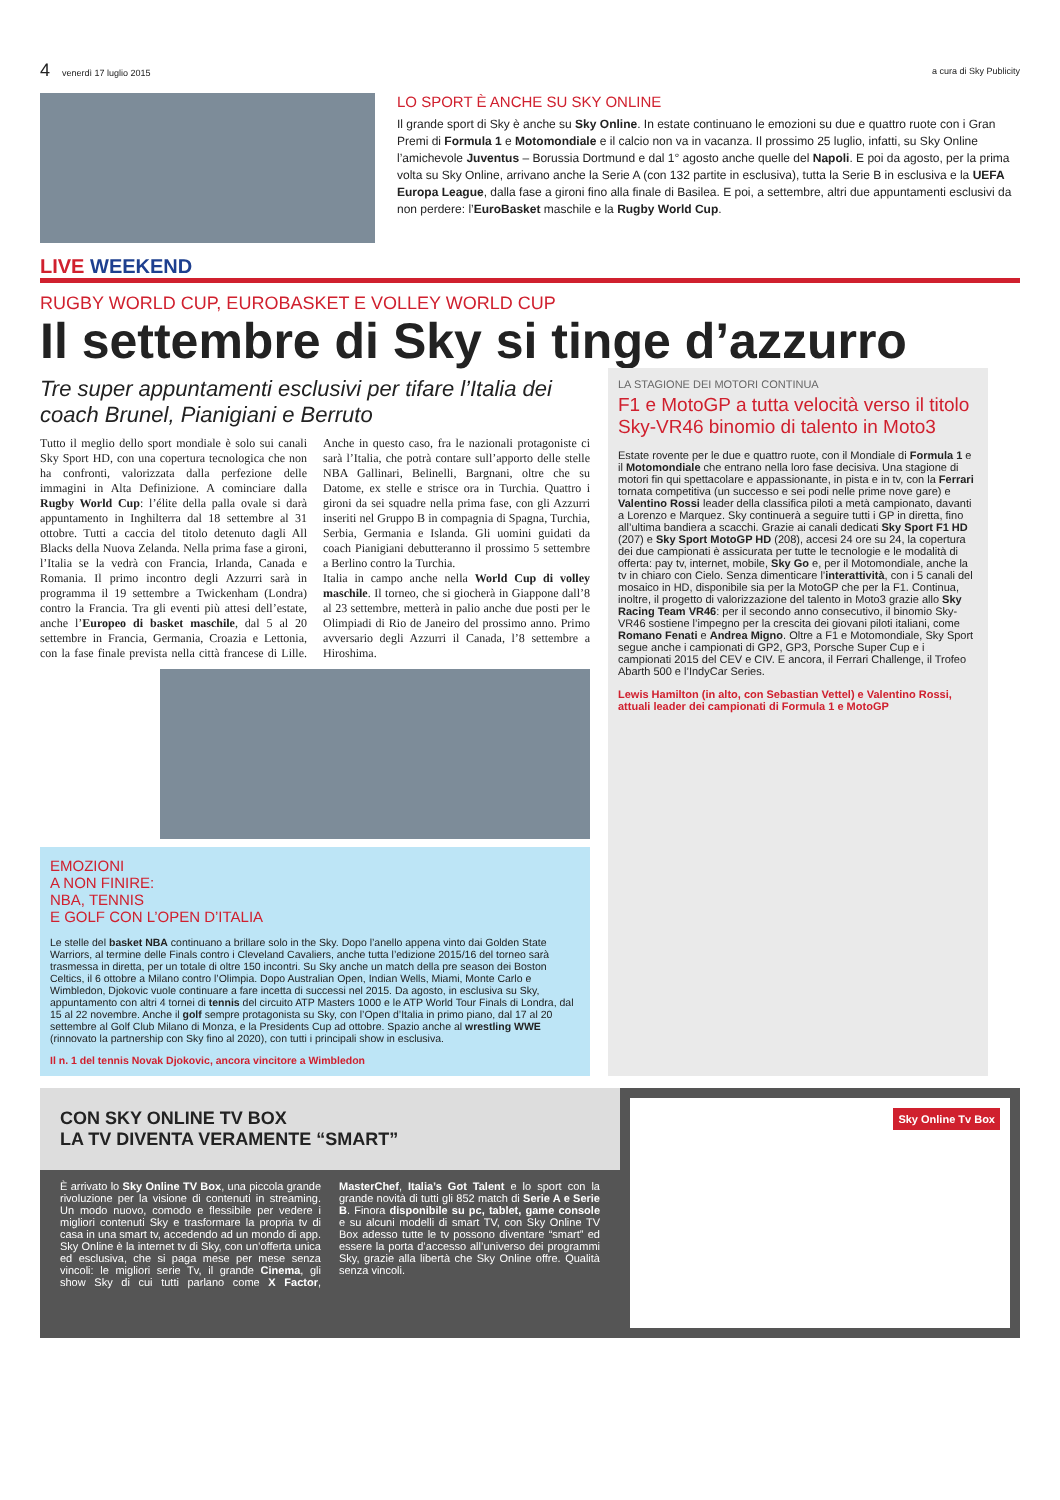4 venerdì 17 luglio 2015 a cura di Sky Publicity
LO SPORT È ANCHE SU SKY ONLINE
Il grande sport di Sky è anche su Sky Online. In estate continuano le emozioni su due e quattro ruote con i Gran Premi di Formula 1 e Motomondiale e il calcio non va in vacanza. Il prossimo 25 luglio, infatti, su Sky Online l’amichevole Juventus – Borussia Dortmund e dal 1° agosto anche quelle del Napoli. E poi da agosto, per la prima volta su Sky Online, arrivano anche la Serie A (con 132 partite in esclusiva), tutta la Serie B in esclusiva e la UEFA Europa League, dalla fase a gironi fino alla finale di Basilea. E poi, a settembre, altri due appuntamenti esclusivi da non perdere: l’EuroBasket maschile e la Rugby World Cup.
LIVE WEEKEND
RUGBY WORLD CUP, EUROBASKET E VOLLEY WORLD CUP
Il settembre di Sky si tinge d’azzurro
Tre super appuntamenti esclusivi per tifare l’Italia dei coach Brunel, Pianigiani e Berruto
Tutto il meglio dello sport mondiale è solo sui canali Sky Sport HD, con una copertura tecnologica che non ha confronti, valorizzata dalla perfezione delle immagini in Alta Definizione. A cominciare dalla Rugby World Cup: l’élite della palla ovale si darà appuntamento in Inghilterra dal 18 settembre al 31 ottobre. Tutti a caccia del titolo detenuto dagli All Blacks della Nuova Zelanda. Nella prima fase a gironi, l’Italia se la vedrà con Francia, Irlanda, Canada e Romania. Il primo incontro degli Azzurri sarà in programma il 19 settembre a Twickenham (Londra) contro la Francia. Tra gli eventi più attesi dell’estate, anche l’Europeo di basket maschile, dal 5 al 20 settembre in Francia, Germania, Croazia e Lettonia, con la fase finale prevista nella città francese di Lille. Anche in questo caso, fra le nazionali protagoniste ci sarà l’Italia, che potrà contare sull’apporto delle stelle NBA Gallinari, Belinelli, Bargnani, oltre che su Datome, ex stelle e strisce ora in Turchia. Quattro i gironi da sei squadre nella prima fase, con gli Azzurri inseriti nel Gruppo B in compagnia di Spagna, Turchia, Serbia, Germania e Islanda. Gli uomini guidati da coach Pianigiani debutteranno il prossimo 5 settembre a Berlino contro la Turchia.
Italia in campo anche nella World Cup di volley maschile. Il torneo, che si giocherà in Giappone dall’8 al 23 settembre, metterà in palio anche due posti per le Olimpiadi di Rio de Janeiro del prossimo anno. Primo avversario degli Azzurri il Canada, l’8 settembre a Hiroshima.
EMOZIONI
A NON FINIRE:
NBA, TENNIS
E GOLF CON L’OPEN D’ITALIA
Le stelle del basket NBA continuano a brillare solo in the Sky. Dopo l’anello appena vinto dai Golden State Warriors, al termine delle Finals contro i Cleveland Cavaliers, anche tutta l’edizione 2015/16 del torneo sarà trasmessa in diretta, per un totale di oltre 150 incontri. Su Sky anche un match della pre season dei Boston Celtics, il 6 ottobre a Milano contro l’Olimpia. Dopo Australian Open, Indian Wells, Miami, Monte Carlo e Wimbledon, Djokovic vuole continuare a fare incetta di successi nel 2015. Da agosto, in esclusiva su Sky, appuntamento con altri 4 tornei di tennis del circuito ATP Masters 1000 e le ATP World Tour Finals di Londra, dal 15 al 22 novembre. Anche il golf sempre protagonista su Sky, con l’Open d’Italia in primo piano, dal 17 al 20 settembre al Golf Club Milano di Monza, e la Presidents Cup ad ottobre. Spazio anche al wrestling WWE (rinnovato la partnership con Sky fino al 2020), con tutti i principali show in esclusiva.
Il n. 1 del tennis Novak Djokovic, ancora vincitore a Wimbledon
LA STAGIONE DEI MOTORI CONTINUA
F1 e MotoGP a tutta velocità verso il titolo Sky-VR46 binomio di talento in Moto3
Estate rovente per le due e quattro ruote, con il Mondiale di Formula 1 e il Motomondiale che entrano nella loro fase decisiva. Una stagione di motori fin qui spettacolare e appassionante, in pista e in tv, con la Ferrari tornata competitiva (un successo e sei podi nelle prime nove gare) e Valentino Rossi leader della classifica piloti a metà campionato, davanti a Lorenzo e Marquez. Sky continuerà a seguire tutti i GP in diretta, fino all’ultima bandiera a scacchi. Grazie ai canali dedicati Sky Sport F1 HD (207) e Sky Sport MotoGP HD (208), accesi 24 ore su 24, la copertura dei due campionati è assicurata per tutte le tecnologie e le modalità di offerta: pay tv, internet, mobile, Sky Go e, per il Motomondiale, anche la tv in chiaro con Cielo. Senza dimenticare l’interattività, con i 5 canali del mosaico in HD, disponibile sia per la MotoGP che per la F1. Continua, inoltre, il progetto di valorizzazione del talento in Moto3 grazie allo Sky Racing Team VR46: per il secondo anno consecutivo, il binomio Sky-VR46 sostiene l’impegno per la crescita dei giovani piloti italiani, come Romano Fenati e Andrea Migno. Oltre a F1 e Motomondiale, Sky Sport segue anche i campionati di GP2, GP3, Porsche Super Cup e i campionati 2015 del CEV e CIV. E ancora, il Ferrari Challenge, il Trofeo Abarth 500 e l’IndyCar Series.
Lewis Hamilton (in alto, con Sebastian Vettel) e Valentino Rossi, attuali leader dei campionati di Formula 1 e MotoGP
CON SKY ONLINE TV BOX
LA TV DIVENTA VERAMENTE “SMART”
È arrivato lo Sky Online TV Box, una piccola grande rivoluzione per la visione di contenuti in streaming. Un modo nuovo, comodo e flessibile per vedere i migliori contenuti Sky e trasformare la propria tv di casa in una smart tv, accedendo ad un mondo di app. Sky Online è la internet tv di Sky, con un’offerta unica ed esclusiva, che si paga mese per mese senza vincoli: le migliori serie Tv, il grande Cinema, gli show Sky di cui tutti parlano come X Factor, MasterChef, Italia’s Got Talent e lo sport con la grande novità di tutti gli 852 match di Serie A e Serie B. Finora disponibile su pc, tablet, game console e su alcuni modelli di smart TV, con Sky Online TV Box adesso tutte le tv possono diventare “smart” ed essere la porta d’accesso all’universo dei programmi Sky, grazie alla libertà che Sky Online offre. Qualità senza vincoli.
Sky Online Tv Box